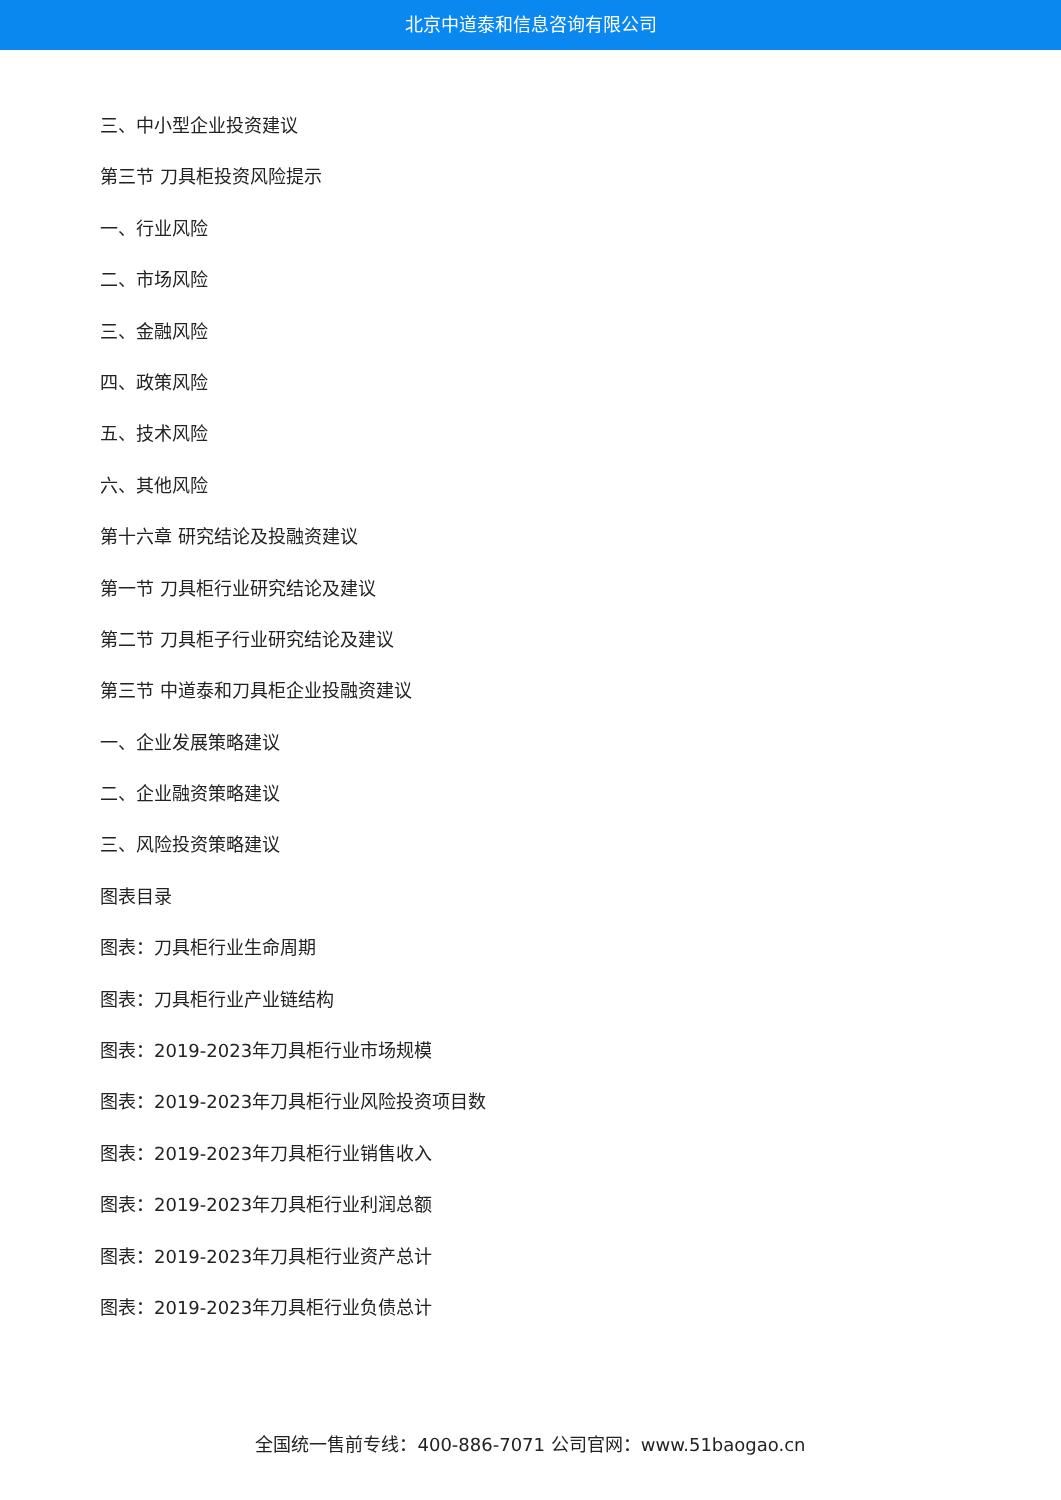北京中道泰和信息咨询有限公司
三、中小型企业投资建议
第三节 刀具柜投资风险提示
一、行业风险
二、市场风险
三、金融风险
四、政策风险
五、技术风险
六、其他风险
第十六章 研究结论及投融资建议
第一节 刀具柜行业研究结论及建议
第二节 刀具柜子行业研究结论及建议
第三节 中道泰和刀具柜企业投融资建议
一、企业发展策略建议
二、企业融资策略建议
三、风险投资策略建议
图表目录
图表：刀具柜行业生命周期
图表：刀具柜行业产业链结构
图表：2019-2023年刀具柜行业市场规模
图表：2019-2023年刀具柜行业风险投资项目数
图表：2019-2023年刀具柜行业销售收入
图表：2019-2023年刀具柜行业利润总额
图表：2019-2023年刀具柜行业资产总计
图表：2019-2023年刀具柜行业负债总计
全国统一售前专线：400-886-7071 公司官网：www.51baogao.cn